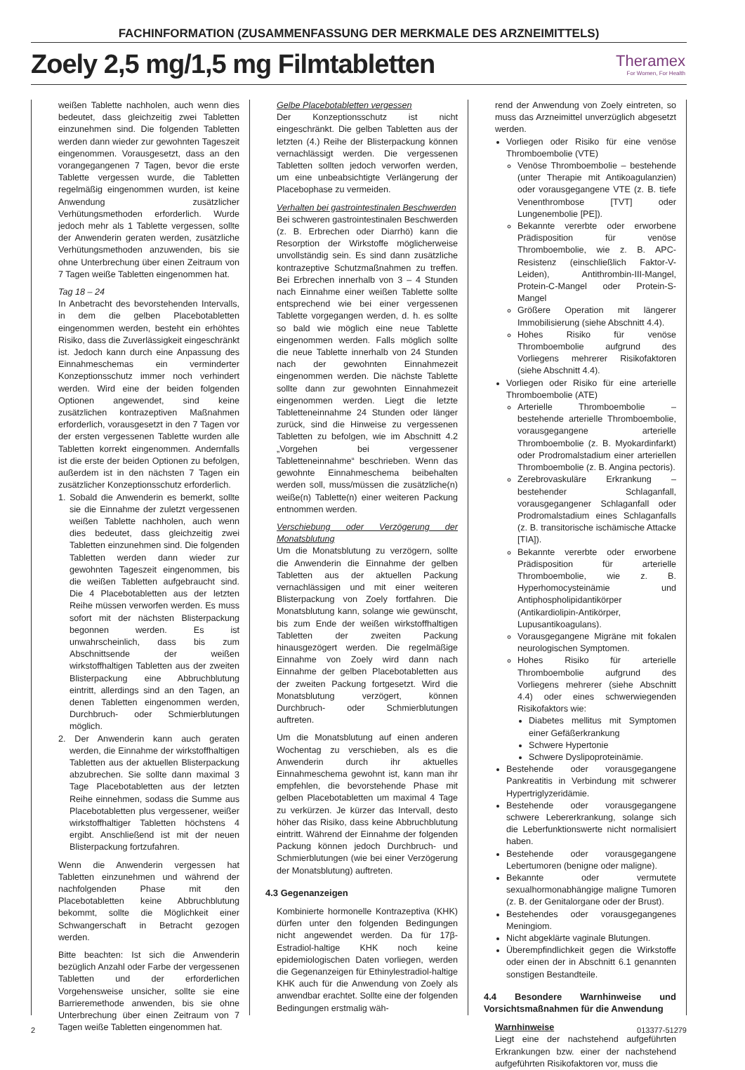FACHINFORMATION (ZUSAMMENFASSUNG DER MERKMALE DES ARZNEIMITTELS)
Zoely 2,5 mg/1,5 mg Filmtabletten
Theramex
For Women, For Health
weißen Tablette nachholen, auch wenn dies bedeutet, dass gleichzeitig zwei Tabletten einzunehmen sind. Die folgenden Tabletten werden dann wieder zur gewohnten Tageszeit eingenommen. Vorausgesetzt, dass an den vorangegangenen 7 Tagen, bevor die erste Tablette vergessen wurde, die Tabletten regelmäßig eingenommen wurden, ist keine Anwendung zusätzlicher Verhütungsmethoden erforderlich. Wurde jedoch mehr als 1 Tablette vergessen, sollte der Anwenderin geraten werden, zusätzliche Verhütungsmethoden anzuwenden, bis sie ohne Unterbrechung über einen Zeitraum von 7 Tagen weiße Tabletten eingenommen hat.
Tag 18 – 24
In Anbetracht des bevorstehenden Intervalls, in dem die gelben Placebotabletten eingenommen werden, besteht ein erhöhtes Risiko, dass die Zuverlässigkeit eingeschränkt ist. Jedoch kann durch eine Anpassung des Einnahmeschemas ein verminderter Konzeptionsschutz immer noch verhindert werden. Wird eine der beiden folgenden Optionen angewendet, sind keine zusätzlichen kontrazeptiven Maßnahmen erforderlich, vorausgesetzt in den 7 Tagen vor der ersten vergessenen Tablette wurden alle Tabletten korrekt eingenommen. Andernfalls ist die erste der beiden Optionen zu befolgen, außerdem ist in den nächsten 7 Tagen ein zusätzlicher Konzeptionsschutz erforderlich.
1. Sobald die Anwenderin es bemerkt, sollte sie die Einnahme der zuletzt vergessenen weißen Tablette nachholen, auch wenn dies bedeutet, dass gleichzeitig zwei Tabletten einzunehmen sind. Die folgenden Tabletten werden dann wieder zur gewohnten Tageszeit eingenommen, bis die weißen Tabletten aufgebraucht sind. Die 4 Placebotabletten aus der letzten Reihe müssen verworfen werden. Es muss sofort mit der nächsten Blisterpackung begonnen werden. Es ist unwahrscheinlich, dass bis zum Abschnittsende der weißen wirkstoffhaltigen Tabletten aus der zweiten Blisterpackung eine Abbruchblutung eintritt, allerdings sind an den Tagen, an denen Tabletten eingenommen werden, Durchbruch- oder Schmierblutungen möglich.
2. Der Anwenderin kann auch geraten werden, die Einnahme der wirkstoffhaltigen Tabletten aus der aktuellen Blisterpackung abzubrechen. Sie sollte dann maximal 3 Tage Placebotabletten aus der letzten Reihe einnehmen, sodass die Summe aus Placebotabletten plus vergessener, weißer wirkstoffhaltiger Tabletten höchstens 4 ergibt. Anschließend ist mit der neuen Blisterpackung fortzufahren.
Wenn die Anwenderin vergessen hat Tabletten einzunehmen und während der nachfolgenden Phase mit den Placebotabletten keine Abbruchblutung bekommt, sollte die Möglichkeit einer Schwangerschaft in Betracht gezogen werden.
Bitte beachten: Ist sich die Anwenderin bezüglich Anzahl oder Farbe der vergessenen Tabletten und der erforderlichen Vorgehensweise unsicher, sollte sie eine Barrieremethode anwenden, bis sie ohne Unterbrechung über einen Zeitraum von 7 Tagen weiße Tabletten eingenommen hat.
Gelbe Placebotabletten vergessen
Der Konzeptionsschutz ist nicht eingeschränkt. Die gelben Tabletten aus der letzten (4.) Reihe der Blisterpackung können vernachlässigt werden. Die vergessenen Tabletten sollten jedoch verworfen werden, um eine unbeabsichtigte Verlängerung der Placebophase zu vermeiden.
Verhalten bei gastrointestinalen Beschwerden
Bei schweren gastrointestinalen Beschwerden (z. B. Erbrechen oder Diarrhö) kann die Resorption der Wirkstoffe möglicherweise unvollständig sein. Es sind dann zusätzliche kontrazeptive Schutzmaßnahmen zu treffen. Bei Erbrechen innerhalb von 3 – 4 Stunden nach Einnahme einer weißen Tablette sollte entsprechend wie bei einer vergessenen Tablette vorgegangen werden, d. h. es sollte so bald wie möglich eine neue Tablette eingenommen werden. Falls möglich sollte die neue Tablette innerhalb von 24 Stunden nach der gewohnten Einnahmezeit eingenommen werden. Die nächste Tablette sollte dann zur gewohnten Einnahmezeit eingenommen werden. Liegt die letzte Tabletteneinnahme 24 Stunden oder länger zurück, sind die Hinweise zu vergessenen Tabletten zu befolgen, wie im Abschnitt 4.2 „Vorgehen bei vergessener Tabletteneinnahme“ beschrieben. Wenn das gewohnte Einnahmeschema beibehalten werden soll, muss/müssen die zusätzliche(n) weiße(n) Tablette(n) einer weiteren Packung entnommen werden.
Verschiebung oder Verzögerung der Monatsblutung
Um die Monatsblutung zu verzögern, sollte die Anwenderin die Einnahme der gelben Tabletten aus der aktuellen Packung vernachlässigen und mit einer weiteren Blisterpackung von Zoely fortfahren. Die Monatsblutung kann, solange wie gewünscht, bis zum Ende der weißen wirkstoffhaltigen Tabletten der zweiten Packung hinausgezögert werden. Die regelmäßige Einnahme von Zoely wird dann nach Einnahme der gelben Placebotabletten aus der zweiten Packung fortgesetzt. Wird die Monatsblutung verzögert, können Durchbruch- oder Schmierblutungen auftreten.
Um die Monatsblutung auf einen anderen Wochentag zu verschieben, als es die Anwenderin durch ihr aktuelles Einnahmeschema gewohnt ist, kann man ihr empfehlen, die bevorstehende Phase mit gelben Placebotabletten um maximal 4 Tage zu verkürzen. Je kürzer das Intervall, desto höher das Risiko, dass keine Abbruchblutung eintritt. Während der Einnahme der folgenden Packung können jedoch Durchbruch- und Schmierblutungen (wie bei einer Verzögerung der Monatsblutung) auftreten.
4.3 Gegenanzeigen
Kombinierte hormonelle Kontrazeptiva (KHK) dürfen unter den folgenden Bedingungen nicht angewendet werden. Da für 17β-Estradiol-haltige KHK noch keine epidemiologischen Daten vorliegen, werden die Gegenanzeigen für Ethinylestradiol-haltige KHK auch für die Anwendung von Zoely als anwendbar erachtet. Sollte eine der folgenden Bedingungen erstmalig wäh-
rend der Anwendung von Zoely eintreten, so muss das Arzneimittel unverzüglich abgesetzt werden.
Vorliegen oder Risiko für eine venöse Thromboembolie (VTE)
Venöse Thromboembolie – bestehende (unter Therapie mit Antikoagulanzien) oder vorausgegangene VTE (z. B. tiefe Venenthrombose [TVT] oder Lungenembolie [PE]).
Bekannte vererbte oder erworbene Prädisposition für venöse Thromboembolie, wie z. B. APC-Resistenz (einschließlich Faktor-V-Leiden), Antithrombin-III-Mangel, Protein-C-Mangel oder Protein-S-Mangel
Größere Operation mit längerer Immobilisierung (siehe Abschnitt 4.4).
Hohes Risiko für venöse Thromboembolie aufgrund des Vorliegens mehrerer Risikofaktoren (siehe Abschnitt 4.4).
Vorliegen oder Risiko für eine arterielle Thromboembolie (ATE)
Arterielle Thromboembolie – bestehende arterielle Thromboembolie, vorausgegangene arterielle Thromboembolie (z. B. Myokardinfarkt) oder Prodromalstadium einer arteriellen Thromboembolie (z. B. Angina pectoris).
Zerebrovaskuläre Erkrankung – bestehender Schlaganfall, vorausgegangener Schlaganfall oder Prodromalstadium eines Schlaganfalls (z. B. transitorische ischämische Attacke [TIA]).
Bekannte vererbte oder erworbene Prädisposition für arterielle Thromboembolie, wie z. B. Hyperhomocysteinämie und Antiphospholipidantikörper (Antikardiolipin-Antikörper, Lupusantikoagulans).
Vorausgegangene Migräne mit fokalen neurologischen Symptomen.
Hohes Risiko für arterielle Thromboembolie aufgrund des Vorliegens mehrerer (siehe Abschnitt 4.4) oder eines schwerwiegenden Risikofaktors wie:
Diabetes mellitus mit Symptomen einer Gefäßerkrankung
Schwere Hypertonie
Schwere Dyslipoproteinämie.
Bestehende oder vorausgegangene Pankreatitis in Verbindung mit schwerer Hypertriglyzeridämie.
Bestehende oder vorausgegangene schwere Lebererkrankung, solange sich die Leberfunktionswerte nicht normalisiert haben.
Bestehende oder vorausgegangene Lebertumoren (benigne oder maligne).
Bekannte oder vermutete sexualhormonabhängige maligne Tumoren (z. B. der Genitalorgane oder der Brust).
Bestehendes oder vorausgegangenes Meningiom.
Nicht abgeklärte vaginale Blutungen.
Überempfindlichkeit gegen die Wirkstoffe oder einen der in Abschnitt 6.1 genannten sonstigen Bestandteile.
4.4 Besondere Warnhinweise und Vorsichtsmaßnahmen für die Anwendung
Warnhinweise
Liegt eine der nachstehend aufgeführten Erkrankungen bzw. einer der nachstehend aufgeführten Risikofaktoren vor, muss die
2 013377-51279